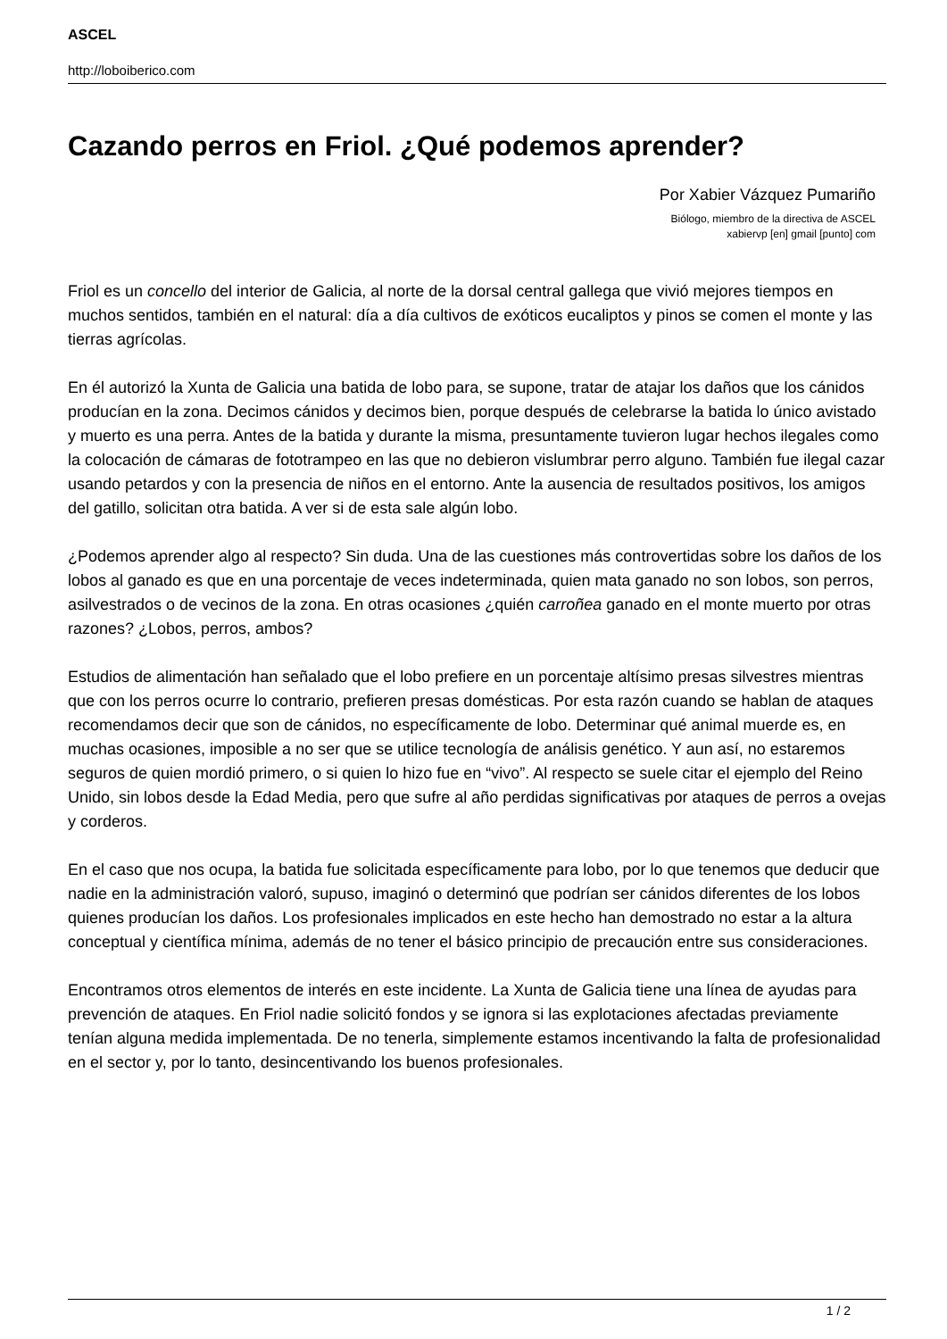ASCEL
http://loboiberico.com
Cazando perros en Friol. ¿Qué podemos aprender?
Por Xabier Vázquez Pumariño
Biólogo, miembro de la directiva de ASCEL
xabiervp [en] gmail [punto] com
Friol es un concello del interior de Galicia, al norte de la dorsal central gallega que vivió mejores tiempos en muchos sentidos, también en el natural: día a día cultivos de exóticos eucaliptos y pinos se comen el monte y las tierras agrícolas.
En él autorizó la Xunta de Galicia una batida de lobo para, se supone, tratar de atajar los daños que los cánidos producían en la zona. Decimos cánidos y decimos bien, porque después de celebrarse la batida lo único avistado y muerto es una perra. Antes de la batida y durante la misma, presuntamente tuvieron lugar hechos ilegales como la colocación de cámaras de fototrampeo en las que no debieron vislumbrar perro alguno. También fue ilegal cazar usando petardos y con la presencia de niños en el entorno. Ante la ausencia de resultados positivos, los amigos del gatillo, solicitan otra batida. A ver si de esta sale algún lobo.
¿Podemos aprender algo al respecto? Sin duda. Una de las cuestiones más controvertidas sobre los daños de los lobos al ganado es que en una porcentaje de veces indeterminada, quien mata ganado no son lobos, son perros, asilvestrados o de vecinos de la zona. En otras ocasiones ¿quién carroñea ganado en el monte muerto por otras razones? ¿Lobos, perros, ambos?
Estudios de alimentación han señalado que el lobo prefiere en un porcentaje altísimo presas silvestres mientras que con los perros ocurre lo contrario, prefieren presas domésticas. Por esta razón cuando se hablan de ataques recomendamos decir que son de cánidos, no específicamente de lobo. Determinar qué animal muerde es, en muchas ocasiones, imposible a no ser que se utilice tecnología de análisis genético. Y aun así, no estaremos seguros de quien mordió primero, o si quien lo hizo fue en “vivo”. Al respecto se suele citar el ejemplo del Reino Unido, sin lobos desde la Edad Media, pero que sufre al año perdidas significativas por ataques de perros a ovejas y corderos.
En el caso que nos ocupa, la batida fue solicitada específicamente para lobo, por lo que tenemos que deducir que nadie en la administración valoró, supuso, imaginó o determinó que podrían ser cánidos diferentes de los lobos quienes producían los daños. Los profesionales implicados en este hecho han demostrado no estar a la altura conceptual y científica mínima, además de no tener el básico principio de precaución entre sus consideraciones.
Encontramos otros elementos de interés en este incidente. La Xunta de Galicia tiene una línea de ayudas para prevención de ataques. En Friol nadie solicitó fondos y se ignora si las explotaciones afectadas previamente tenían alguna medida implementada. De no tenerla, simplemente estamos incentivando la falta de profesionalidad en el sector y, por lo tanto, desincentivando los buenos profesionales.
1 / 2